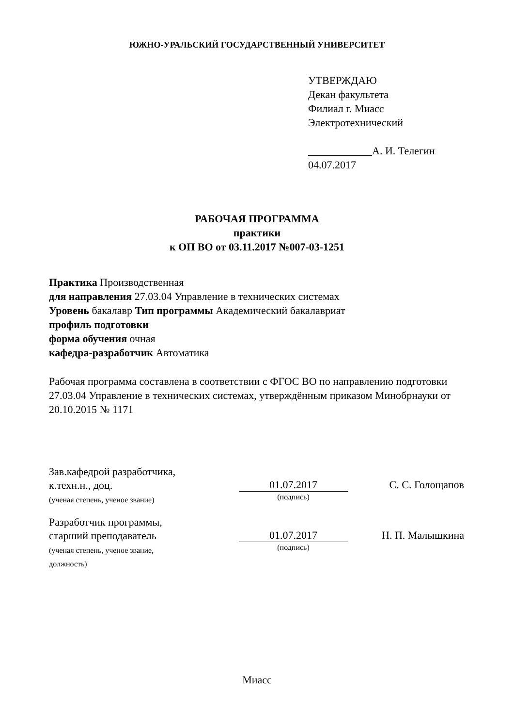ЮЖНО-УРАЛЬСКИЙ ГОСУДАРСТВЕННЫЙ УНИВЕРСИТЕТ
УТВЕРЖДАЮ
Декан факультета
Филиал г. Миасс
Электротехнический
А. И. Телегин
04.07.2017
РАБОЧАЯ ПРОГРАММА
практики
к ОП ВО от 03.11.2017 №007-03-1251
Практика Производственная
для направления 27.03.04 Управление в технических системах
Уровень бакалавр Тип программы Академический бакалавриат
профиль подготовки
форма обучения очная
кафедра-разработчик Автоматика
Рабочая программа составлена в соответствии с ФГОС ВО по направлению подготовки 27.03.04 Управление в технических системах, утверждённым приказом Минобрнауки от 20.10.2015 № 1171
Зав.кафедрой разработчика,
к.техн.н., доц.
(ученая степень, ученое звание)
01.07.2017
(подпись)
С. С. Голощапов
Разработчик программы,
старший преподаватель
(ученая степень, ученое звание,
должность)
01.07.2017
(подпись)
Н. П. Малышкина
Миасс